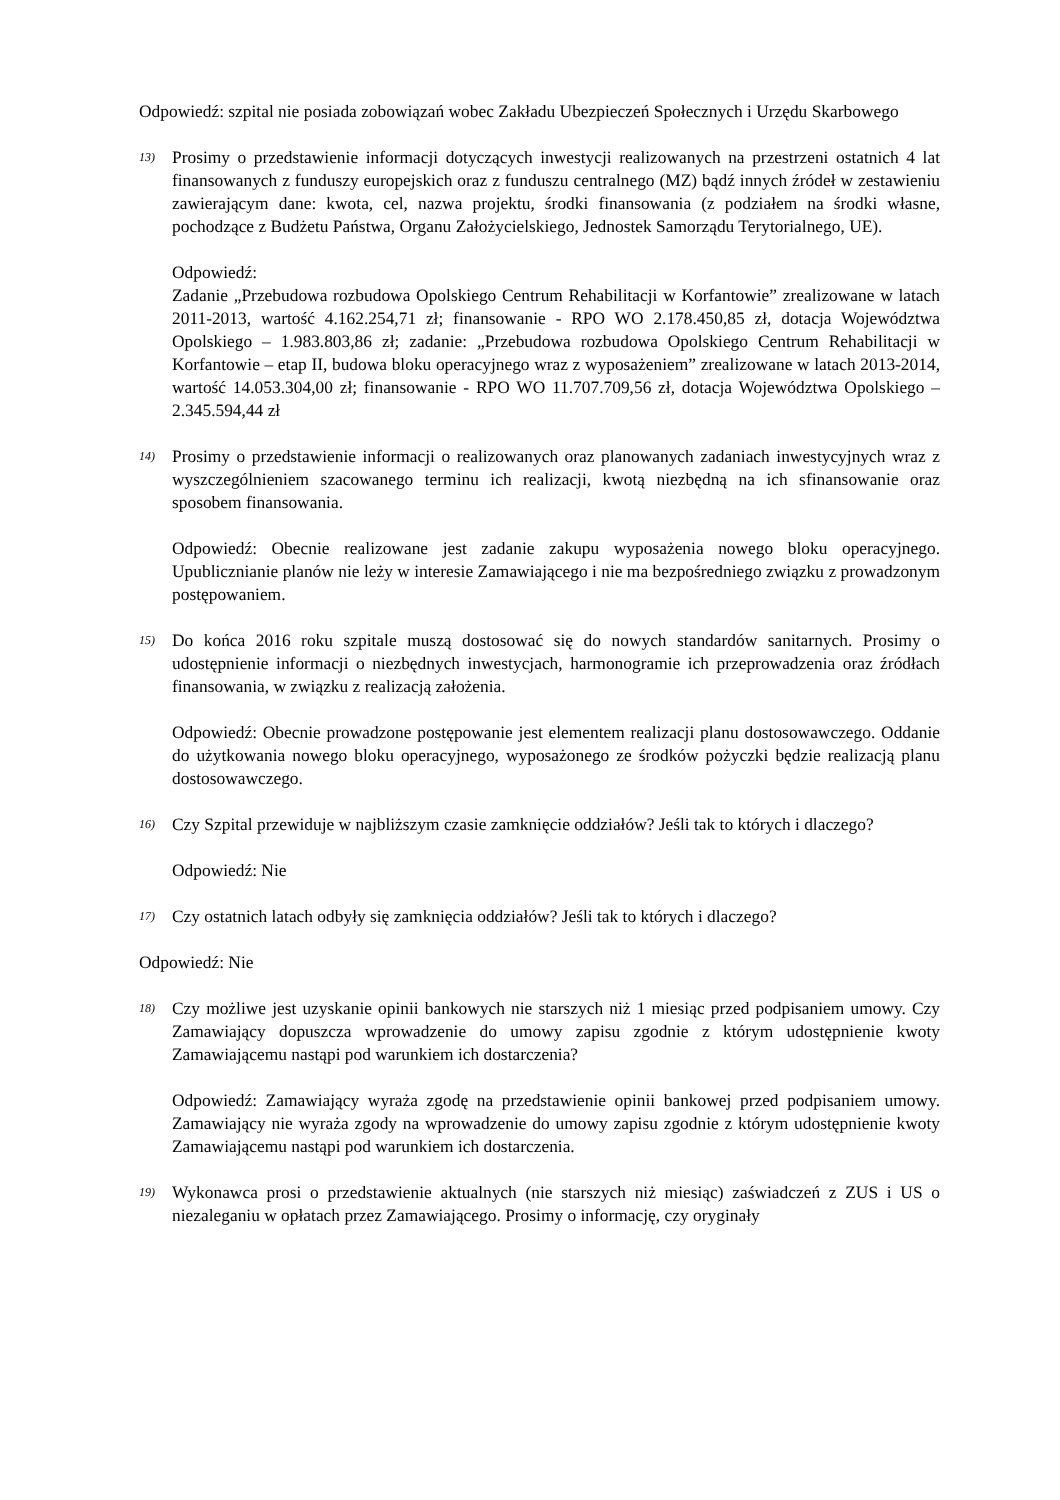Odpowiedź: szpital nie posiada zobowiązań wobec Zakładu Ubezpieczeń Społecznych i Urzędu Skarbowego
13)
Prosimy o przedstawienie informacji dotyczących inwestycji realizowanych na przestrzeni ostatnich 4 lat finansowanych z funduszy europejskich oraz z funduszu centralnego (MZ) bądź innych źródeł w zestawieniu zawierającym dane: kwota, cel, nazwa projektu, środki finansowania (z podziałem na środki własne, pochodzące z Budżetu Państwa, Organu Założycielskiego, Jednostek Samorządu Terytorialnego, UE).
Odpowiedź:
Zadanie „Przebudowa rozbudowa Opolskiego Centrum Rehabilitacji w Korfantowie” zrealizowane w latach 2011-2013, wartość 4.162.254,71 zł; finansowanie - RPO WO 2.178.450,85 zł, dotacja Województwa Opolskiego – 1.983.803,86 zł; zadanie: „Przebudowa rozbudowa Opolskiego Centrum Rehabilitacji w Korfantowie – etap II, budowa bloku operacyjnego wraz z wyposażeniem” zrealizowane w latach 2013-2014, wartość 14.053.304,00 zł; finansowanie - RPO WO 11.707.709,56 zł, dotacja Województwa Opolskiego – 2.345.594,44 zł
14)
Prosimy o przedstawienie informacji o realizowanych oraz planowanych zadaniach inwestycyjnych wraz z wyszczególnieniem szacowanego terminu ich realizacji, kwotą niezbędną na ich sfinansowanie oraz sposobem finansowania.
Odpowiedź: Obecnie realizowane jest zadanie zakupu wyposażenia nowego bloku operacyjnego. Upublicznianie planów nie leży w interesie Zamawiającego i nie ma bezpośredniego związku z prowadzonym postępowaniem.
15)
Do końca 2016 roku szpitale muszą dostosować się do nowych standardów sanitarnych. Prosimy o udostępnienie informacji o niezbędnych inwestycjach, harmonogramie ich przeprowadzenia oraz źródłach finansowania, w związku z realizacją założenia.
Odpowiedź: Obecnie prowadzone postępowanie jest elementem realizacji planu dostosowawczego. Oddanie do użytkowania nowego bloku operacyjnego, wyposażonego ze środków pożyczki będzie realizacją planu dostosowawczego.
16)
Czy Szpital przewiduje w najbliższym czasie zamknięcie oddziałów? Jeśli tak to których i dlaczego?
Odpowiedź: Nie
17)
Czy ostatnich latach odbyły się zamknięcia oddziałów? Jeśli tak to których i dlaczego?
Odpowiedź: Nie
18)
Czy możliwe jest uzyskanie opinii bankowych nie starszych niż 1 miesiąc przed podpisaniem umowy. Czy Zamawiający dopuszcza wprowadzenie do umowy zapisu zgodnie z którym udostępnienie kwoty Zamawiającemu nastąpi pod warunkiem ich dostarczenia?
Odpowiedź: Zamawiający wyraża zgodę na przedstawienie opinii bankowej przed podpisaniem umowy. Zamawiający nie wyraża zgody na wprowadzenie do umowy zapisu zgodnie z którym udostępnienie kwoty Zamawiającemu nastąpi pod warunkiem ich dostarczenia.
19)
Wykonawca prosi o przedstawienie aktualnych (nie starszych niż miesiąc) zaświadczeń z ZUS i US o niezaleganiu w opłatach przez Zamawiającego. Prosimy o informację, czy oryginały